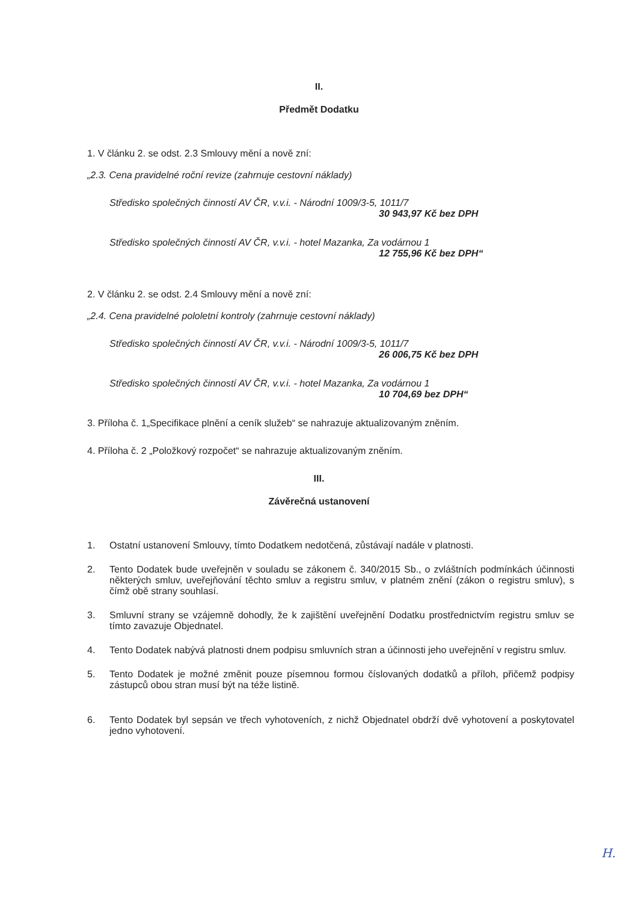II.
Předmět Dodatku
1. V článku 2. se odst. 2.3 Smlouvy mění a nově zní:
„2.3. Cena pravidelné roční revize (zahrnuje cestovní náklady)
Středisko společných činností AV ČR, v.v.i. - Národní 1009/3-5, 1011/7
30 943,97 Kč bez DPH
Středisko společných činností AV ČR, v.v.i. - hotel Mazanka, Za vodárnou 1
12 755,96 Kč bez DPH“
2. V článku 2. se odst. 2.4 Smlouvy mění a nově zní:
„2.4. Cena pravidelné pololetní kontroly (zahrnuje cestovní náklady)
Středisko společných činností AV ČR, v.v.i. - Národní 1009/3-5, 1011/7
26 006,75 Kč bez DPH
Středisko společných činností AV ČR, v.v.i. - hotel Mazanka, Za vodárnou 1
10 704,69 bez DPH“
3. Příloha č. 1„Specifikace plnění a ceník služeb“ se nahrazuje aktualizovaným zněním.
4. Příloha č. 2 „Položkový rozpočet“ se nahrazuje aktualizovaným zněním.
III.
Závěrečná ustanovení
1. Ostatní ustanovení Smlouvy, tímto Dodatkem nedotčená, zůstávají nadále v platnosti.
2. Tento Dodatek bude uveřejněn v souladu se zákonem č. 340/2015 Sb., o zvláštních podmínkách účinnosti některých smluv, uveřejňování těchto smluv a registru smluv, v platném znění (zákon o registru smluv), s čímž obě strany souhlasí.
3. Smluvní strany se vzájemně dohodly, že k zajištění uveřejnění Dodatku prostřednictvím registru smluv se tímto zavazuje Objednatel.
4. Tento Dodatek nabývá platnosti dnem podpisu smluvních stran a účinnosti jeho uveřejnění v registru smluv.
5. Tento Dodatek je možné změnit pouze písemnou formou číslovaných dodatků a příloh, přičemž podpisy zástupců obou stran musí být na téže listině.
6. Tento Dodatek byl sepsán ve třech vyhotoveních, z nichž Objednatel obdrží dvě vyhotovení a poskytovatel jedno vyhotovení.
H.